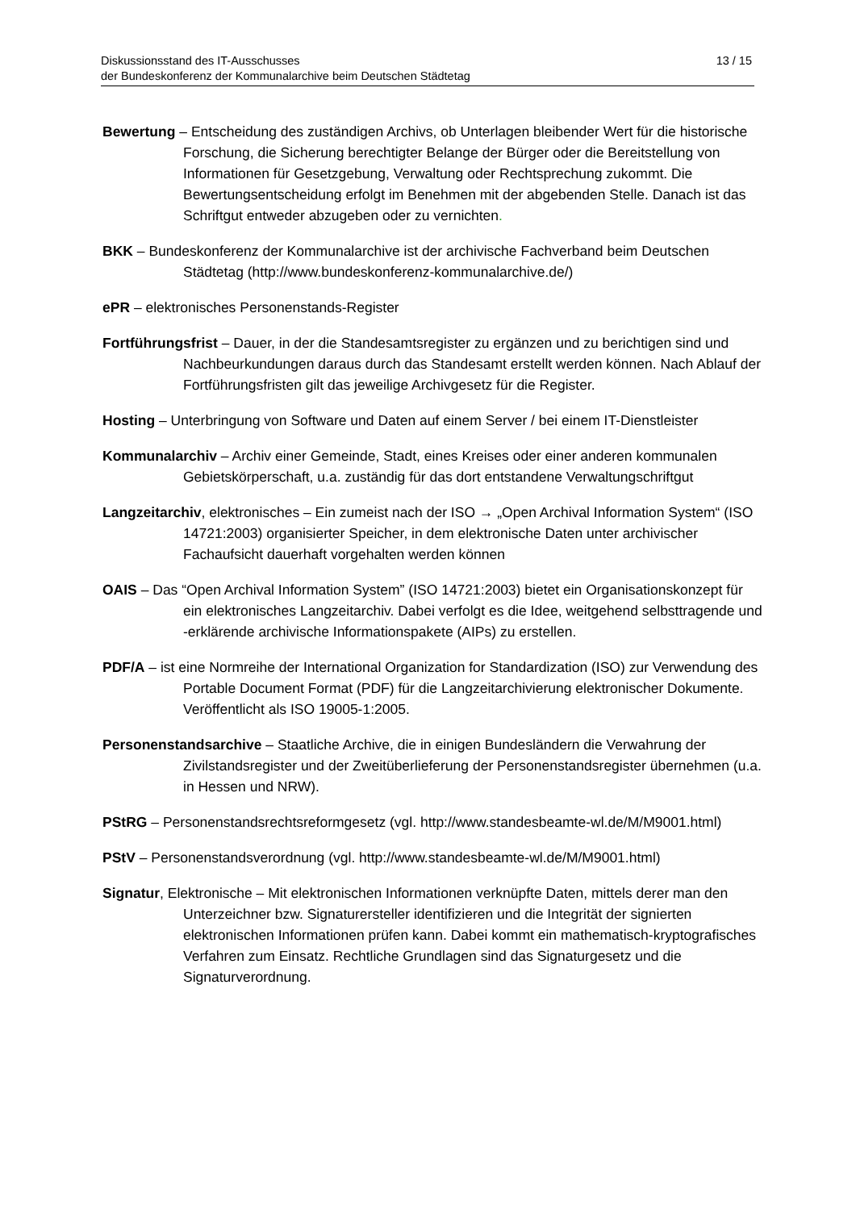13 / 15 Diskussionsstand des IT-Ausschusses
der Bundeskonferenz der Kommunalarchive beim Deutschen Städtetag
Bewertung – Entscheidung des zuständigen Archivs, ob Unterlagen bleibender Wert für die historische Forschung, die Sicherung berechtigter Belange der Bürger oder die Bereitstellung von Informationen für Gesetzgebung, Verwaltung oder Rechtsprechung zukommt. Die Bewertungsentscheidung erfolgt im Benehmen mit der abgebenden Stelle. Danach ist das Schriftgut entweder abzugeben oder zu vernichten.
BKK – Bundeskonferenz der Kommunalarchive ist der archivische Fachverband beim Deutschen Städtetag (http://www.bundeskonferenz-kommunalarchive.de/)
ePR – elektronisches Personenstands-Register
Fortführungsfrist – Dauer, in der die Standesamtsregister zu ergänzen und zu berichtigen sind und Nachbeurkundungen daraus durch das Standesamt erstellt werden können. Nach Ablauf der Fortführungsfristen gilt das jeweilige Archivgesetz für die Register.
Hosting – Unterbringung von Software und Daten auf einem Server / bei einem IT-Dienstleister
Kommunalarchiv – Archiv einer Gemeinde, Stadt, eines Kreises oder einer anderen kommunalen Gebietskörperschaft, u.a. zuständig für das dort entstandene Verwaltungschriftgut
Langzeitarchiv, elektronisches – Ein zumeist nach der ISO → „Open Archival Information System“ (ISO 14721:2003) organisierter Speicher, in dem elektronische Daten unter archivischer Fachaufsicht dauerhaft vorgehalten werden können
OAIS – Das “Open Archival Information System” (ISO 14721:2003) bietet ein Organisationskonzept für ein elektronisches Langzeitarchiv. Dabei verfolgt es die Idee, weitgehend selbsttragende und -erklärende archivische Informationspakete (AIPs) zu erstellen.
PDF/A – ist eine Normreihe der International Organization for Standardization (ISO) zur Verwendung des Portable Document Format (PDF) für die Langzeitarchivierung elektronischer Dokumente. Veröffentlicht als ISO 19005-1:2005.
Personenstandsarchive – Staatliche Archive, die in einigen Bundesländern die Verwahrung der Zivilstandsregister und der Zweitüberlieferung der Personenstandsregister übernehmen (u.a. in Hessen und NRW).
PStRG – Personenstandsrechtsreformgesetz (vgl. http://www.standesbeamte-wl.de/M/M9001.html)
PStV – Personenstandsverordnung (vgl. http://www.standesbeamte-wl.de/M/M9001.html)
Signatur, Elektronische – Mit elektronischen Informationen verknüpfte Daten, mittels derer man den Unterzeichner bzw. Signaturersteller identifizieren und die Integrität der signierten elektronischen Informationen prüfen kann. Dabei kommt ein mathematisch-kryptografisches Verfahren zum Einsatz. Rechtliche Grundlagen sind das Signaturgesetz und die Signaturverordnung.